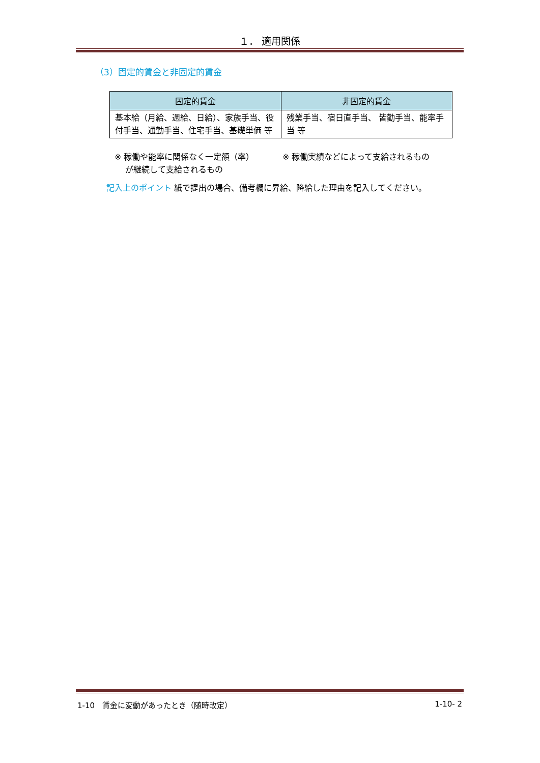１． 適用関係
（3）固定的賃金と非固定的賃金
| 固定的賃金 | 非固定的賃金 |
| --- | --- |
| 基本給（月給、週給、日給）、家族手当、役付手当、通勤手当、住宅手当、基礎単価 等 | 残業手当、宿日直手当、 皆勤手当、能率手当 等 |
※ 稼働や能率に関係なく一定額（率）
　 が継続して支給されるもの
※ 稼働実績などによって支給されるもの
記入上のポイント 紙で提出の場合、備考欄に昇給、降給した理由を記入してください。
1-10　賃金に変動があったとき（随時改定） 1-10- 2